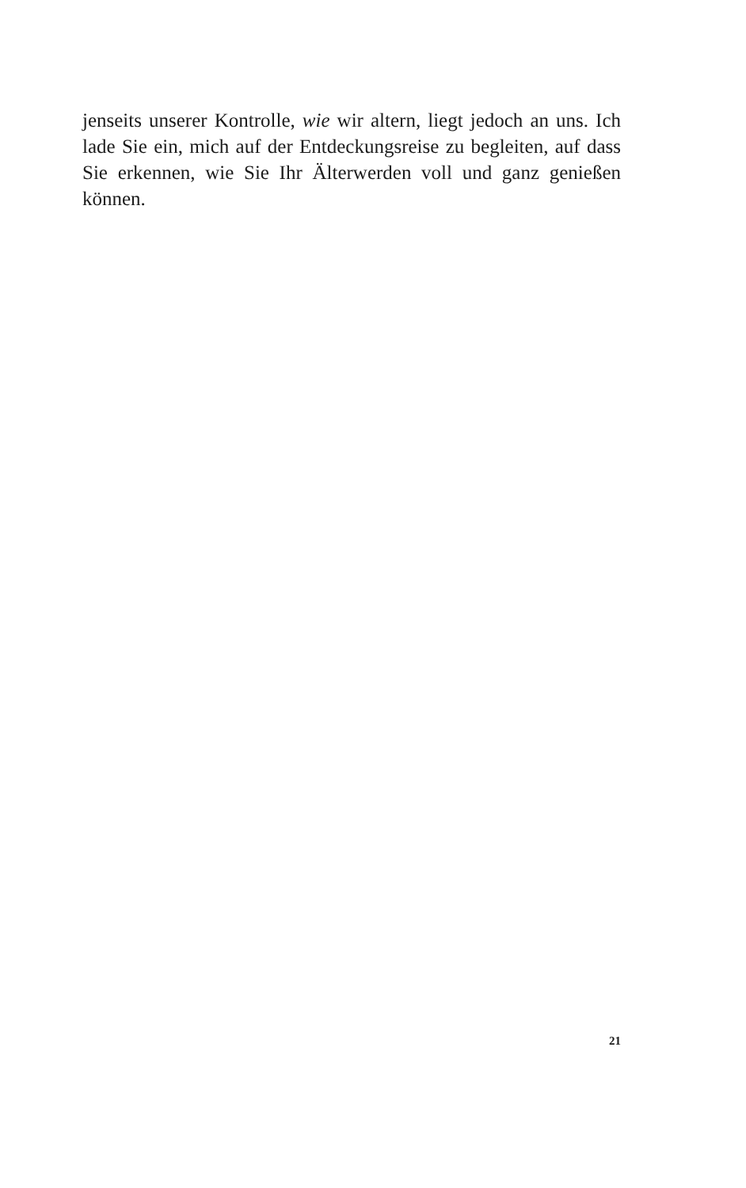jenseits unserer Kontrolle, wie wir altern, liegt jedoch an uns. Ich lade Sie ein, mich auf der Entdeckungsreise zu begleiten, auf dass Sie erkennen, wie Sie Ihr Älterwerden voll und ganz genießen können.
21